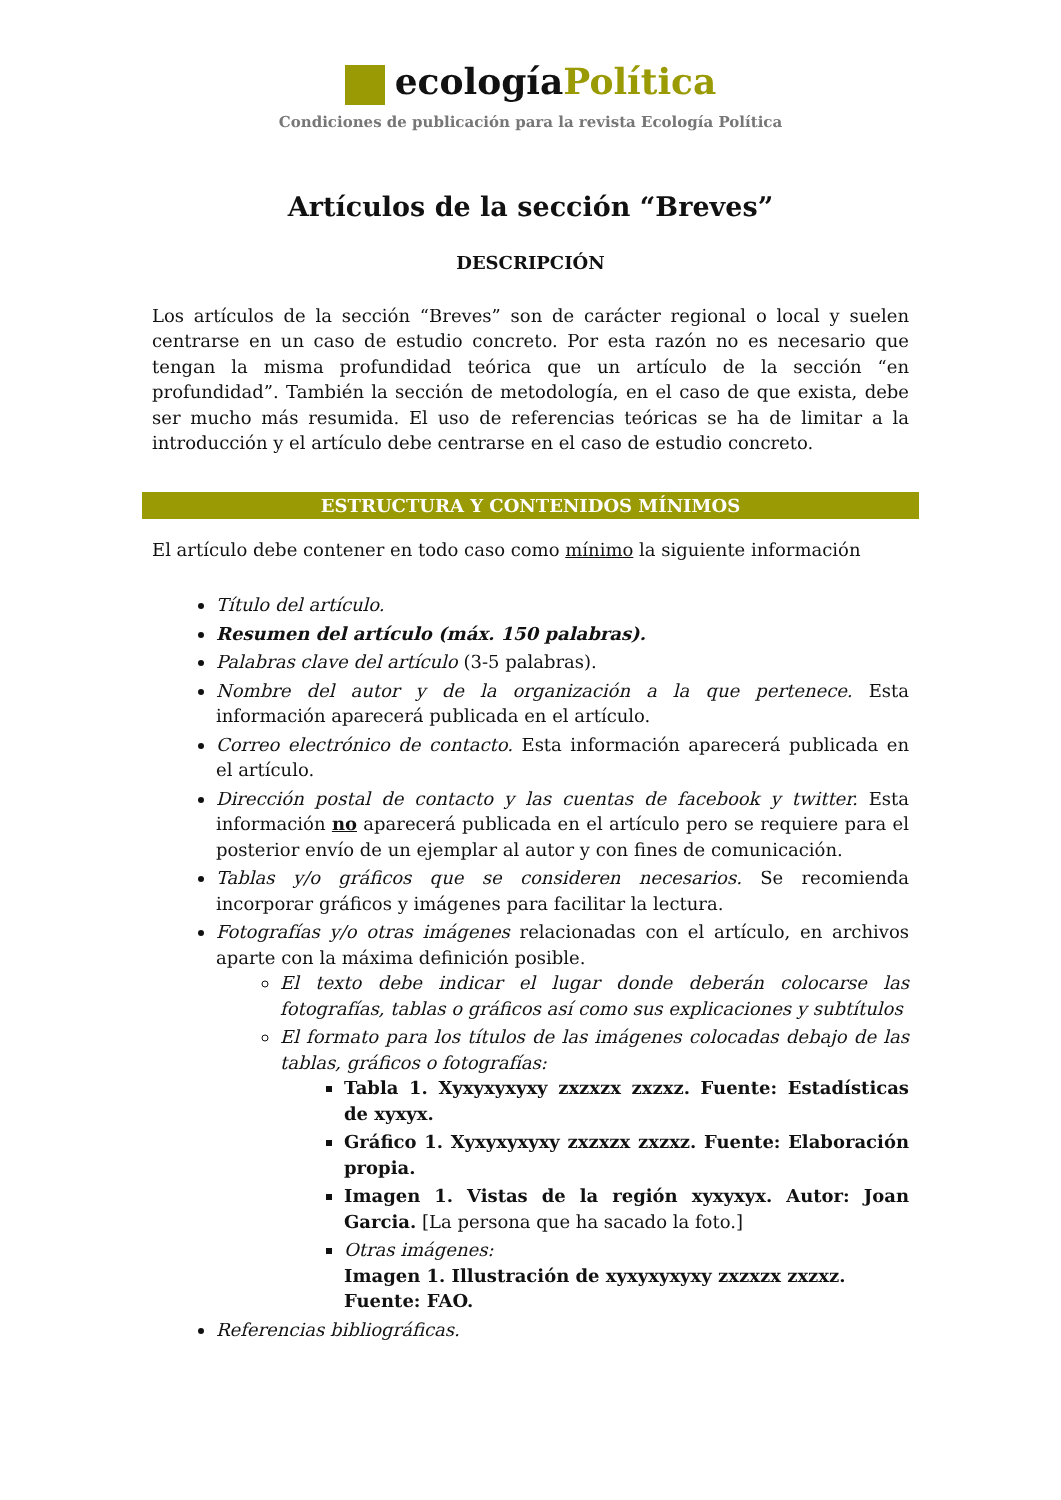ecologíaPolítica
Condiciones de publicación para la revista Ecología Política
Artículos de la sección “Breves”
DESCRIPCIÓN
Los artículos de la sección “Breves” son de carácter regional o local y suelen centrarse en un caso de estudio concreto. Por esta razón no es necesario que tengan la misma profundidad teórica que un artículo de la sección “en profundidad”. También la sección de metodología, en el caso de que exista, debe ser mucho más resumida. El uso de referencias teóricas se ha de limitar a la introducción y el artículo debe centrarse en el caso de estudio concreto.
ESTRUCTURA Y CONTENIDOS MÍNIMOS
El artículo debe contener en todo caso como mínimo la siguiente información
Título del artículo.
Resumen del artículo (máx. 150 palabras).
Palabras clave del artículo (3-5 palabras).
Nombre del autor y de la organización a la que pertenece. Esta información aparecerá publicada en el artículo.
Correo electrónico de contacto. Esta información aparecerá publicada en el artículo.
Dirección postal de contacto y las cuentas de facebook y twitter. Esta información no aparecerá publicada en el artículo pero se requiere para el posterior envío de un ejemplar al autor y con fines de comunicación.
Tablas y/o gráficos que se consideren necesarios. Se recomienda incorporar gráficos y imágenes para facilitar la lectura.
Fotografías y/o otras imágenes relacionadas con el artículo, en archivos aparte con la máxima definición posible.
El texto debe indicar el lugar donde deberán colocarse las fotografías, tablas o gráficos así como sus explicaciones y subtítulos
El formato para los títulos de las imágenes colocadas debajo de las tablas, gráficos o fotografías:
Tabla 1. Xyxyxyxyxy zxzxzx zxzxz. Fuente: Estadísticas de xyxyx.
Gráfico 1. Xyxyxyxyxy zxzxzx zxzxz. Fuente: Elaboración propia.
Imagen 1. Vistas de la región xyxyxyx. Autor: Joan Garcia. [La persona que ha sacado la foto.]
Otras imágenes:
Imagen 1. Illustración de xyxyxyxyxy zxzxzx zxzxz.
Fuente: FAO.
Referencias bibliográficas.